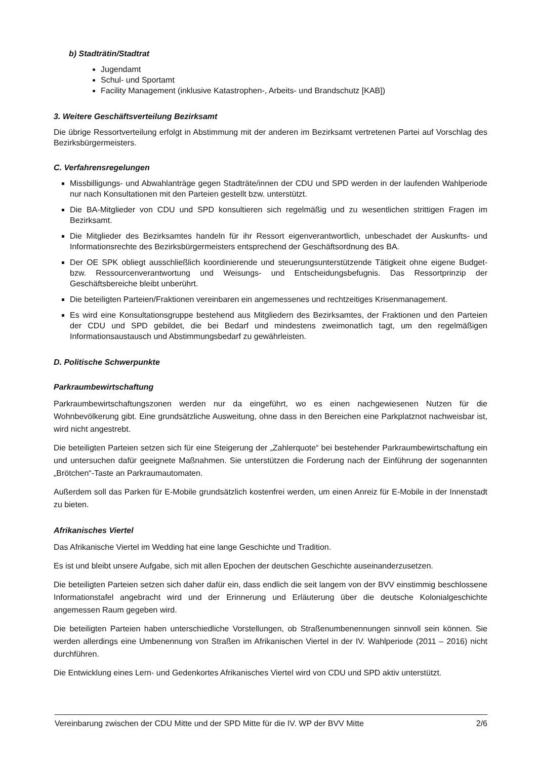b) Stadträtin/Stadtrat
Jugendamt
Schul- und Sportamt
Facility Management (inklusive Katastrophen-, Arbeits- und Brandschutz [KAB])
3. Weitere Geschäftsverteilung Bezirksamt
Die übrige Ressortverteilung erfolgt in Abstimmung mit der anderen im Bezirksamt vertretenen Partei auf Vorschlag des Bezirksbürgermeisters.
C. Verfahrensregelungen
Missbilligungs- und Abwahlanträge gegen Stadträte/innen der CDU und SPD werden in der laufenden Wahlperiode nur nach Konsultationen mit den Parteien gestellt bzw. unterstützt.
Die BA-Mitglieder von CDU und SPD konsultieren sich regelmäßig und zu wesentlichen strittigen Fragen im Bezirksamt.
Die Mitglieder des Bezirksamtes handeln für ihr Ressort eigenverantwortlich, unbeschadet der Auskunfts- und Informationsrechte des Bezirksbürgermeisters entsprechend der Geschäftsordnung des BA.
Der OE SPK obliegt ausschließlich koordinierende und steuerungsunterstützende Tätigkeit ohne eigene Budget- bzw. Ressourcenverantwortung und Weisungs- und Entscheidungsbefugnis. Das Ressortprinzip der Geschäftsbereiche bleibt unberührt.
Die beteiligten Parteien/Fraktionen vereinbaren ein angemessenes und rechtzeitiges Krisenmanagement.
Es wird eine Konsultationsgruppe bestehend aus Mitgliedern des Bezirksamtes, der Fraktionen und den Parteien der CDU und SPD gebildet, die bei Bedarf und mindestens zweimonatlich tagt, um den regelmäßigen Informationsaustausch und Abstimmungsbedarf zu gewährleisten.
D. Politische Schwerpunkte
Parkraumbewirtschaftung
Parkraumbewirtschaftungszonen werden nur da eingeführt, wo es einen nachgewiesenen Nutzen für die Wohnbevölkerung gibt. Eine grundsätzliche Ausweitung, ohne dass in den Bereichen eine Parkplatznot nachweisbar ist, wird nicht angestrebt.
Die beteiligten Parteien setzen sich für eine Steigerung der „Zahlerquote“ bei bestehender Parkraumbewirtschaftung ein und untersuchen dafür geeignete Maßnahmen. Sie unterstützen die Forderung nach der Einführung der sogenannten „Brötchen“-Taste an Parkraumautomaten.
Außerdem soll das Parken für E-Mobile grundsätzlich kostenfrei werden, um einen Anreiz für E-Mobile in der Innenstadt zu bieten.
Afrikanisches Viertel
Das Afrikanische Viertel im Wedding hat eine lange Geschichte und Tradition.
Es ist und bleibt unsere Aufgabe, sich mit allen Epochen der deutschen Geschichte auseinanderzusetzen.
Die beteiligten Parteien setzen sich daher dafür ein, dass endlich die seit langem von der BVV einstimmig beschlossene Informationstafel angebracht wird und der Erinnerung und Erläuterung über die deutsche Kolonialgeschichte angemessen Raum gegeben wird.
Die beteiligten Parteien haben unterschiedliche Vorstellungen, ob Straßenumbenennungen sinnvoll sein können. Sie werden allerdings eine Umbenennung von Straßen im Afrikanischen Viertel in der IV. Wahlperiode (2011 – 2016) nicht durchführen.
Die Entwicklung eines Lern- und Gedenkortes Afrikanisches Viertel wird von CDU und SPD aktiv unterstützt.
Vereinbarung zwischen der CDU Mitte und der SPD Mitte für die IV. WP der BVV Mitte 2/6